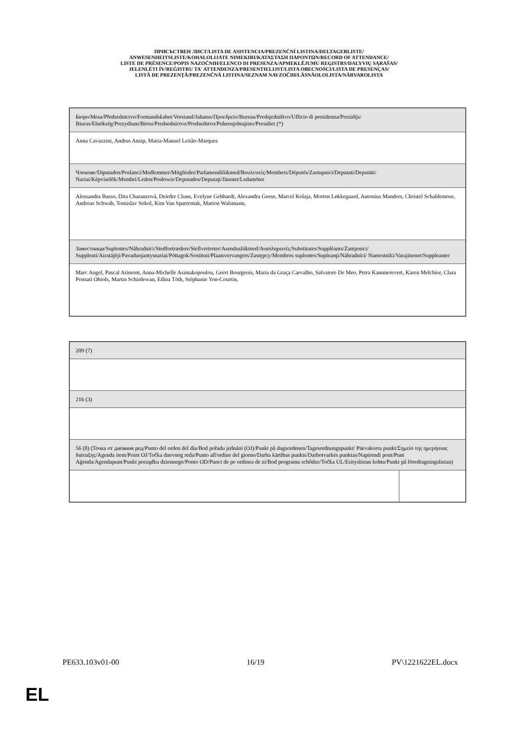ПРИСЪСТВЕН ЛИСТ/LISTA DE ASISTENCIA/PREZENČNÍ LISTINA/DELTAGERLISTE/
ANWESENHEITSLISTE/KOHALOLIJATE NIMEKIRI/ΚΑΤΑΣΤΑΣΗ ΠΑΡΟΝΤΩΝ/RECORD OF ATTENDANCE/
LISTE DE PRÉSENCE/POPIS NAZOČNIH/ELENCO DI PRESENZA/APMEKLĒJUMU REĢISTRS/DALYVIŲ SĄRAŠAS/
JELENLÉTI ÍV/REĠISTRU TA' ATTENDENZA/PRESENTIELIJST/LISTA OBECNOŚCI/LISTA DE PRESENÇAS/
LISTĂ DE PREZENŢĂ/PREZENČNÁ LISTINA/SEZNAM NAVZOČIH/LÄSNÄOLOLISTA/NÄRVAROLISTA
| Бюро/Mesa/Předsednictvo/Formandskabet/Vorstand/Juhatus/Προεδρείο/Bureau/Predsjedništvo/Ufficio di presidenza/Prezidijs/ Biuras/Elnökség/Prezydium/Birou/Predsedníctvo/Predsedstvo/Puheenjohtajisto/Presidiet (*) |
| Anna Cavazzini, Andrus Ansip, Maria-Manuel Leitão-Marques |
| Членове/Diputados/Poslanci/Medlemmer/Mitglieder/Parlamendiliikmed/Βουλευτές/Members/Députés/Zastupnici/Deputati/Deputāti/ Nariai/Képviselõk/Membri/Leden/Posłowie/Deputados/Deputaţi/Jäsenet/Ledamöter |
| Alessandra Basso, Dita Charanzová, Deirdre Clune, Evelyne Gebhardt, Alexandra Geese, Marcel Kolaja, Morten Løkkegaard, Antonius Manders, Christel Schaldemose, Andreas Schwab, Tomislav Sokol, Kim Van Sparrentak, Marion Walsmann, |
| Заместници/Suplentes/Náhradníci/Stedfortrædere/Stellvertreter/Asendusliikmed/Αναπληρωτές/Substitutes/Suppléants/Zamjenici/ Supplenti/Aizstājēji/Pavaduojantysnariai/Póttagok/Sostituti/Plaatsvervangers/Zastępcy/Membros suplentes/Supleanţi/Náhradníci/ Namestniki/Varajäsenet/Suppleanter |
| Marc Angel, Pascal Arimont, Anna-Michelle Asimakopoulou, Geert Bourgeois, Maria da Graça Carvalho, Salvatore De Meo, Petra Kammerevert, Karen Melchior, Clara Ponsatí Obiols, Martin Schirdewan, Edina Tóth, Stéphanie Yon-Courtin, |
| 209 (7) | |
| 216 (3) | |
| 56 (8) (Точка от дневния ред/Punto del orden del día/Bod pořadu jednání (OJ)/Punkt på dagsordenen/Tagesordnungspunkt/ Päevakorra punkt/Σημείο της ημερήσιας διάταξης/Agenda item/Point OJ/Točka dnevnog reda/Punto all'ordine del giorno/Darba kārtības punkts/Darbotvarkės punktas/Napirendi pont/Punt Aġenda/Agendapunt/Punkt porządku dziennego/Ponto OD/Punct de pe ordinea de zi/Bod programu schôdze/Točka UL/Esityslistan kohta/Punkt på föredragningslistan) | |
PE633.103v01-00 16/19 PV\1221622EL.docx
EL